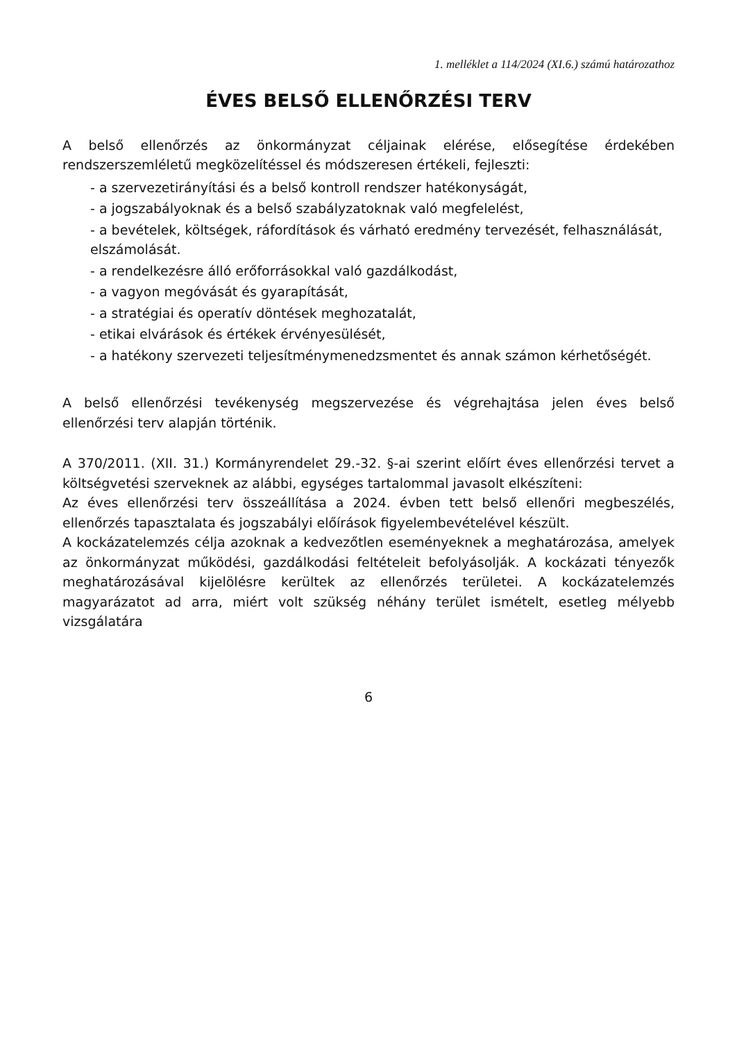1. melléklet a 114/2024 (XI.6.) számú határozathoz
ÉVES BELSŐ ELLENŐRZÉSI TERV
A belső ellenőrzés az önkormányzat céljainak elérése, elősegítése érdekében rendszerszemléletű megközelítéssel és módszeresen értékeli, fejleszti:
- a szervezetirányítási és a belső kontroll rendszer hatékonyságát,
- a jogszabályoknak és a belső szabályzatoknak való megfelelést,
- a bevételek, költségek, ráfordítások és várható eredmény tervezését, felhasználását, elszámolását.
- a rendelkezésre álló erőforrásokkal való gazdálkodást,
- a vagyon megóvását és gyarapítását,
- a stratégiai és operatív döntések meghozatalát,
- etikai elvárások és értékek érvényesülését,
- a hatékony szervezeti teljesítménymenedzsmentet és annak számon kérhetőségét.
A belső ellenőrzési tevékenység megszervezése és végrehajtása jelen éves belső ellenőrzési terv alapján történik.
A 370/2011. (XII. 31.) Kormányrendelet 29.-32. §-ai szerint előírt éves ellenőrzési tervet a költségvetési szerveknek az alábbi, egységes tartalommal javasolt elkészíteni:
Az éves ellenőrzési terv összeállítása a 2024. évben tett belső ellenőri megbeszélés, ellenőrzés tapasztalata és jogszabályi előírások figyelembevételével készült.
A kockázatelemzés célja azoknak a kedvezőtlen eseményeknek a meghatározása, amelyek az önkormányzat működési, gazdálkodási feltételeit befolyásolják. A kockázati tényezők meghatározásával kijelölésre kerültek az ellenőrzés területei. A kockázatelemzés magyarázatot ad arra, miért volt szükség néhány terület ismételt, esetleg mélyebb vizsgálatára
6